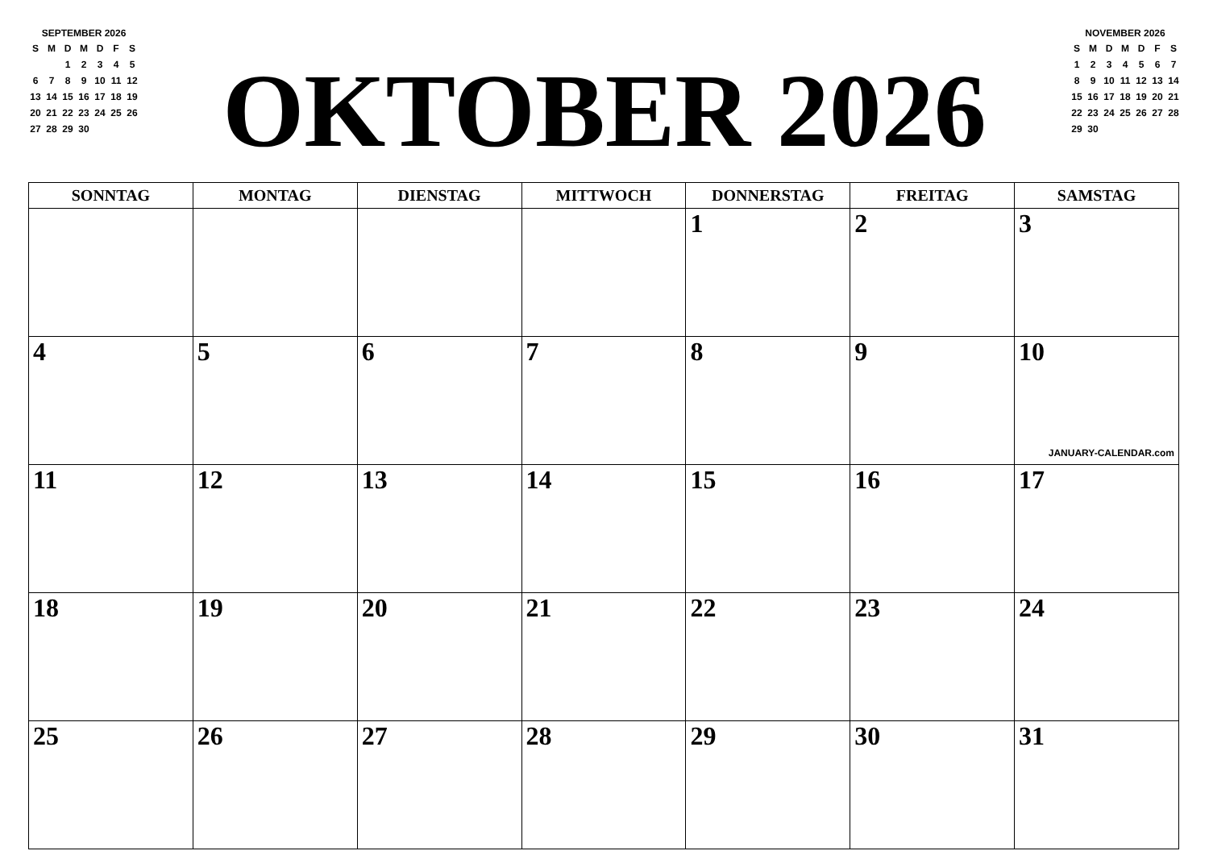SEPTEMBER 2026
| S | M | D | M | D | F | S |
| --- | --- | --- | --- | --- | --- | --- |
| | | 1 | 2 | 3 | 4 | 5 |
| 6 | 7 | 8 | 9 | 10 | 11 | 12 |
| 13 | 14 | 15 | 16 | 17 | 18 | 19 |
| 20 | 21 | 22 | 23 | 24 | 25 | 26 |
| 27 | 28 | 29 | 30 | | | |
OKTOBER 2026
NOVEMBER 2026
| S | M | D | M | D | F | S |
| --- | --- | --- | --- | --- | --- | --- |
| 1 | 2 | 3 | 4 | 5 | 6 | 7 |
| 8 | 9 | 10 | 11 | 12 | 13 | 14 |
| 15 | 16 | 17 | 18 | 19 | 20 | 21 |
| 22 | 23 | 24 | 25 | 26 | 27 | 28 |
| 29 | 30 | | | | | |
| SONNTAG | MONTAG | DIENSTAG | MITTWOCH | DONNERSTAG | FREITAG | SAMSTAG |
| --- | --- | --- | --- | --- | --- | --- |
| | | | | 1 | 2 | 3 |
| 4 | 5 | 6 | 7 | 8 | 9 | 10 JANUARY-CALENDAR.com |
| 11 | 12 | 13 | 14 | 15 | 16 | 17 |
| 18 | 19 | 20 | 21 | 22 | 23 | 24 |
| 25 | 26 | 27 | 28 | 29 | 30 | 31 |